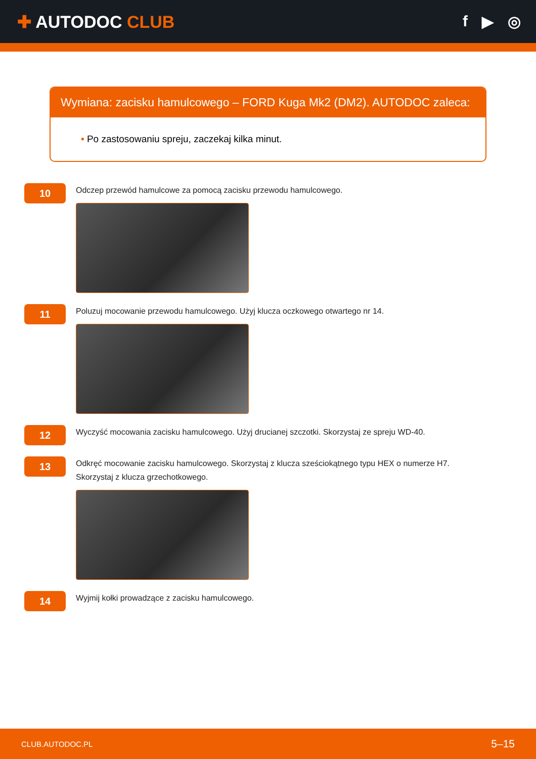✚ AUTODOC CLUB f ▶ ◎
Wymiana: zacisku hamulcowego – FORD Kuga Mk2 (DM2). AUTODOC zaleca:
• Po zastosowaniu spreju, zaczekaj kilka minut.
10
Odczep przewód hamulcowe za pomocą zacisku przewodu hamulcowego.
11
Poluzuj mocowanie przewodu hamulcowego. Użyj klucza oczkowego otwartego nr 14.
12
Wyczyść mocowania zacisku hamulcowego. Użyj drucianej szczotki. Skorzystaj ze spreju WD-40.
13
Odkręć mocowanie zacisku hamulcowego. Skorzystaj z klucza sześciokątnego typu HEX o numerze H7. Skorzystaj z klucza grzechotkowego.
14
Wyjmij kołki prowadzące z zacisku hamulcowego.
CLUB.AUTODOC.PL 5–15